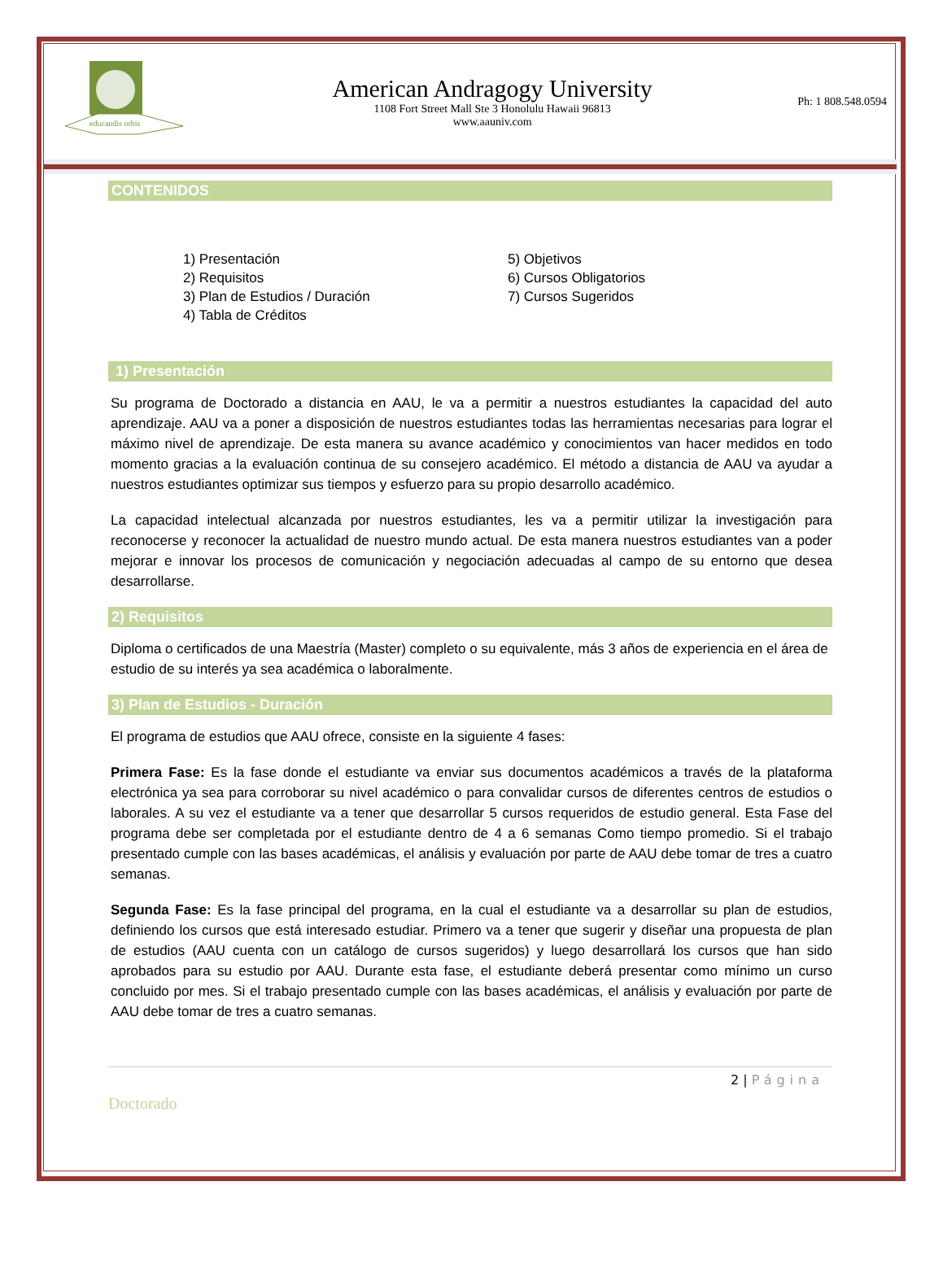educandis orbis
American Andragogy University
1108 Fort Street Mall Ste 3 Honolulu Hawaii 96813
www.aauniv.com
Ph: 1 808.548.0594
CONTENIDOS
1) Presentación
2) Requisitos
3) Plan de Estudios / Duración
4) Tabla de Créditos
5) Objetivos
6) Cursos Obligatorios
7) Cursos Sugeridos
1) Presentación
Su programa de Doctorado a distancia en AAU, le va a permitir a nuestros estudiantes la capacidad del auto aprendizaje. AAU va a poner a disposición de nuestros estudiantes todas las herramientas necesarias para lograr el máximo nivel de aprendizaje. De esta manera su avance académico y conocimientos van hacer medidos en todo momento gracias a la evaluación continua de su consejero académico. El método a distancia de AAU va ayudar a nuestros estudiantes optimizar sus tiempos y esfuerzo para su propio desarrollo académico.
La capacidad intelectual alcanzada por nuestros estudiantes, les va a permitir utilizar la investigación para reconocerse y reconocer la actualidad de nuestro mundo actual. De esta manera nuestros estudiantes van a poder mejorar e innovar los procesos de comunicación y negociación adecuadas al campo de su entorno que desea desarrollarse.
2) Requisitos
Diploma o certificados de una Maestría (Master) completo o su equivalente, más 3 años de experiencia en el área de estudio de su interés ya sea académica o laboralmente.
3) Plan de Estudios - Duración
El programa de estudios que AAU ofrece, consiste en la siguiente 4 fases:
Primera Fase: Es la fase donde el estudiante va enviar sus documentos académicos a través de la plataforma electrónica ya sea para corroborar su nivel académico o para convalidar cursos de diferentes centros de estudios o laborales. A su vez el estudiante va a tener que desarrollar 5 cursos requeridos de estudio general. Esta Fase del programa debe ser completada por el estudiante dentro de 4 a 6 semanas Como tiempo promedio. Si el trabajo presentado cumple con las bases académicas, el análisis y evaluación por parte de AAU debe tomar de tres a cuatro semanas.
Segunda Fase: Es la fase principal del programa, en la cual el estudiante va a desarrollar su plan de estudios, definiendo los cursos que está interesado estudiar. Primero va a tener que sugerir y diseñar una propuesta de plan de estudios (AAU cuenta con un catálogo de cursos sugeridos) y luego desarrollará los cursos que han sido aprobados para su estudio por AAU. Durante esta fase, el estudiante deberá presentar como mínimo un curso concluido por mes. Si el trabajo presentado cumple con las bases académicas, el análisis y evaluación por parte de AAU debe tomar de tres a cuatro semanas.
2 | Página
Doctorado